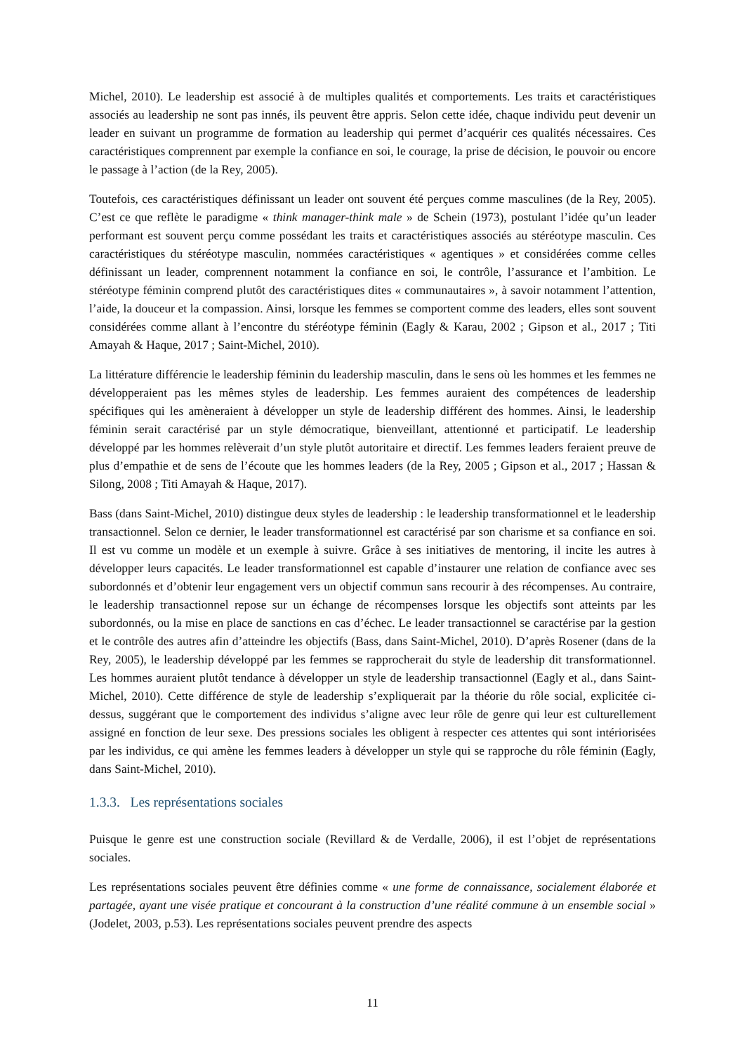Michel, 2010). Le leadership est associé à de multiples qualités et comportements. Les traits et caractéristiques associés au leadership ne sont pas innés, ils peuvent être appris. Selon cette idée, chaque individu peut devenir un leader en suivant un programme de formation au leadership qui permet d’acquérir ces qualités nécessaires. Ces caractéristiques comprennent par exemple la confiance en soi, le courage, la prise de décision, le pouvoir ou encore le passage à l’action (de la Rey, 2005).
Toutefois, ces caractéristiques définissant un leader ont souvent été perçues comme masculines (de la Rey, 2005). C’est ce que reflète le paradigme « think manager-think male » de Schein (1973), postulant l’idée qu’un leader performant est souvent perçu comme possédant les traits et caractéristiques associés au stéréotype masculin. Ces caractéristiques du stéréotype masculin, nommées caractéristiques « agentiques » et considérées comme celles définissant un leader, comprennent notamment la confiance en soi, le contrôle, l’assurance et l’ambition. Le stéréotype féminin comprend plutôt des caractéristiques dites « communautaires », à savoir notamment l’attention, l’aide, la douceur et la compassion. Ainsi, lorsque les femmes se comportent comme des leaders, elles sont souvent considérées comme allant à l’encontre du stéréotype féminin (Eagly & Karau, 2002 ; Gipson et al., 2017 ; Titi Amayah & Haque, 2017 ; Saint-Michel, 2010).
La littérature différencie le leadership féminin du leadership masculin, dans le sens où les hommes et les femmes ne développeraient pas les mêmes styles de leadership. Les femmes auraient des compétences de leadership spécifiques qui les amèneraient à développer un style de leadership différent des hommes. Ainsi, le leadership féminin serait caractérisé par un style démocratique, bienveillant, attentionné et participatif. Le leadership développé par les hommes relèverait d’un style plutôt autoritaire et directif. Les femmes leaders feraient preuve de plus d’empathie et de sens de l’écoute que les hommes leaders (de la Rey, 2005 ; Gipson et al., 2017 ; Hassan & Silong, 2008 ; Titi Amayah & Haque, 2017).
Bass (dans Saint-Michel, 2010) distingue deux styles de leadership : le leadership transformationnel et le leadership transactionnel. Selon ce dernier, le leader transformationnel est caractérisé par son charisme et sa confiance en soi. Il est vu comme un modèle et un exemple à suivre. Grâce à ses initiatives de mentoring, il incite les autres à développer leurs capacités. Le leader transformationnel est capable d’instaurer une relation de confiance avec ses subordonnés et d’obtenir leur engagement vers un objectif commun sans recourir à des récompenses. Au contraire, le leadership transactionnel repose sur un échange de récompenses lorsque les objectifs sont atteints par les subordonnés, ou la mise en place de sanctions en cas d’échec. Le leader transactionnel se caractérise par la gestion et le contrôle des autres afin d’atteindre les objectifs (Bass, dans Saint-Michel, 2010). D’après Rosener (dans de la Rey, 2005), le leadership développé par les femmes se rapprocherait du style de leadership dit transformationnel. Les hommes auraient plutôt tendance à développer un style de leadership transactionnel (Eagly et al., dans Saint-Michel, 2010). Cette différence de style de leadership s’expliquerait par la théorie du rôle social, explicitée ci-dessus, suggérant que le comportement des individus s’aligne avec leur rôle de genre qui leur est culturellement assigné en fonction de leur sexe. Des pressions sociales les obligent à respecter ces attentes qui sont intériorisées par les individus, ce qui amène les femmes leaders à développer un style qui se rapproche du rôle féminin (Eagly, dans Saint-Michel, 2010).
1.3.3. Les représentations sociales
Puisque le genre est une construction sociale (Revillard & de Verdalle, 2006), il est l’objet de représentations sociales.
Les représentations sociales peuvent être définies comme « une forme de connaissance, socialement élaborée et partagée, ayant une visée pratique et concourant à la construction d’une réalité commune à un ensemble social » (Jodelet, 2003, p.53). Les représentations sociales peuvent prendre des aspects
11